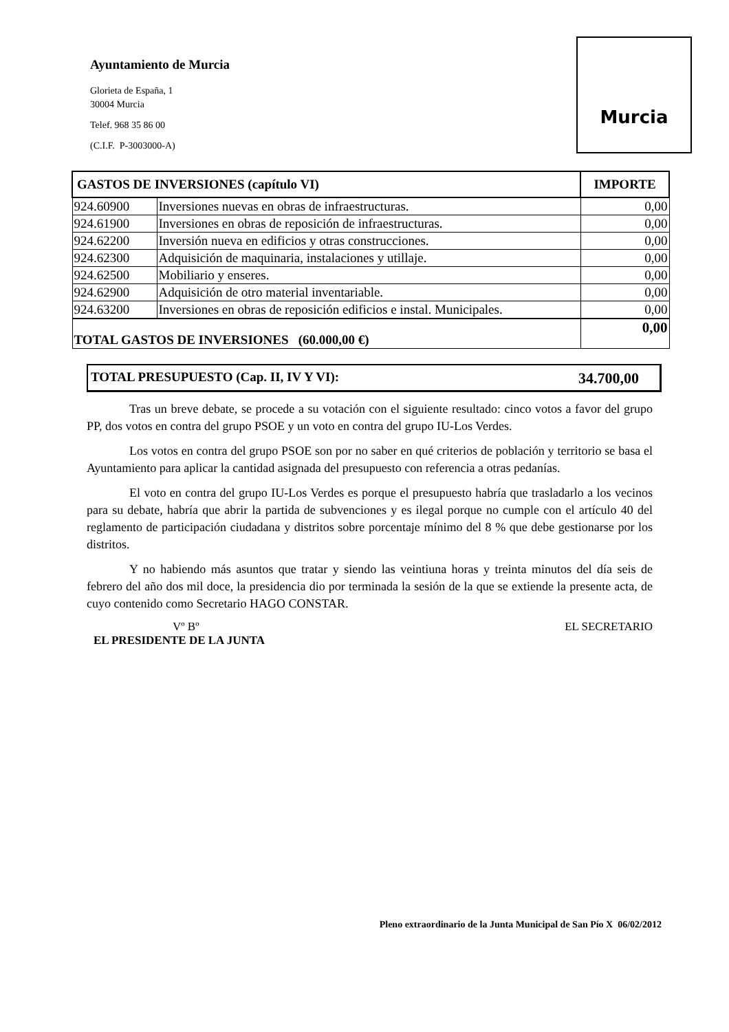Ayuntamiento de Murcia
Glorieta de España, 1
30004 Murcia
Telef. 968 35 86 00
(C.I.F. P-3003000-A)
Murcia
| GASTOS DE INVERSIONES (capítulo VI) | | IMPORTE |
| --- | --- | --- |
| 924.60900 | Inversiones nuevas en obras de infraestructuras. | 0,00 |
| 924.61900 | Inversiones en obras de reposición de infraestructuras. | 0,00 |
| 924.62200 | Inversión nueva en edificios y otras construcciones. | 0,00 |
| 924.62300 | Adquisición de maquinaria, instalaciones y utillaje. | 0,00 |
| 924.62500 | Mobiliario y enseres. | 0,00 |
| 924.62900 | Adquisición de otro material inventariable. | 0,00 |
| 924.63200 | Inversiones en obras de reposición edificios e instal. Municipales. | 0,00 |
| TOTAL GASTOS DE INVERSIONES (60.000,00 €) | | 0,00 |
TOTAL PRESUPUESTO (Cap. II, IV Y VI): 34.700,00
Tras un breve debate, se procede a su votación con el siguiente resultado: cinco votos a favor del grupo PP, dos votos en contra del grupo PSOE y un voto en contra del grupo IU-Los Verdes.
Los votos en contra del grupo PSOE son por no saber en qué criterios de población y territorio se basa el Ayuntamiento para aplicar la cantidad asignada del presupuesto con referencia a otras pedanías.
El voto en contra del grupo IU-Los Verdes es porque el presupuesto habría que trasladarlo a los vecinos para su debate, habría que abrir la partida de subvenciones y es ilegal porque no cumple con el artículo 40 del reglamento de participación ciudadana y distritos sobre porcentaje mínimo del 8 % que debe gestionarse por los distritos.
Y no habiendo más asuntos que tratar y siendo las veintiuna horas y treinta minutos del día seis de febrero del año dos mil doce, la presidencia dio por terminada la sesión de la que se extiende la presente acta, de cuyo contenido como Secretario HAGO CONSTAR.
Vº Bº
EL PRESIDENTE DE LA JUNTA
EL SECRETARIO
Pleno extraordinario de la Junta Municipal de San Pío X 06/02/2012